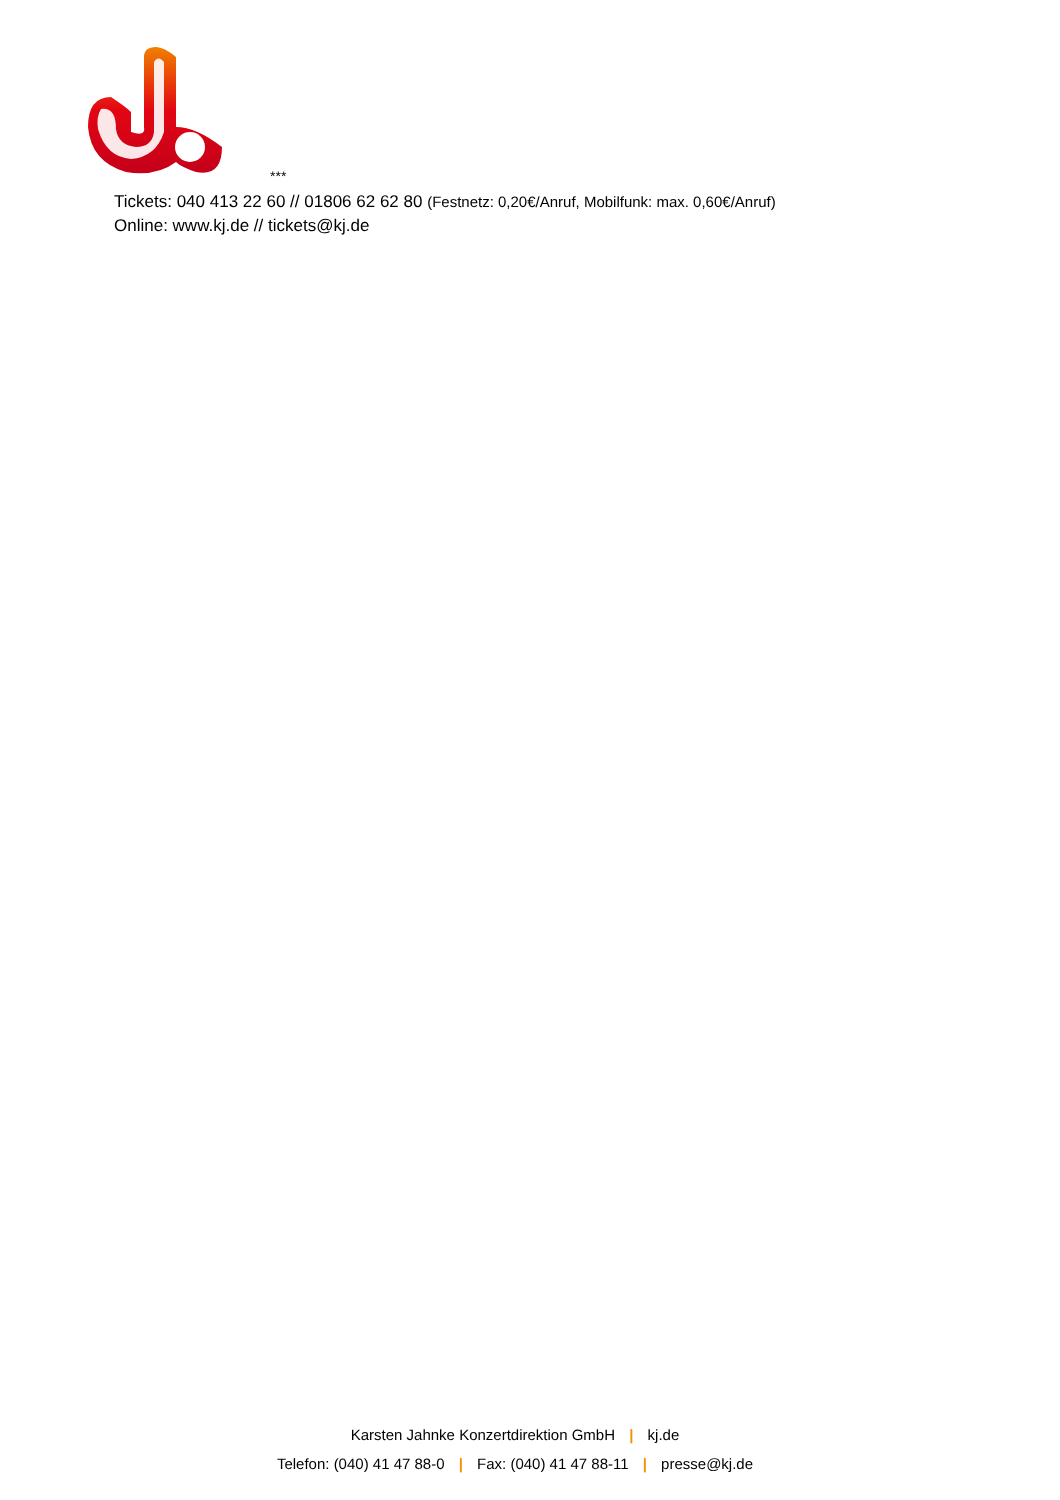***
Tickets: 040 413 22 60 // 01806 62 62 80 (Festnetz: 0,20€/Anruf, Mobilfunk: max. 0,60€/Anruf)
Online: www.kj.de // tickets@kj.de
Karsten Jahnke Konzertdirektion GmbH | kj.de
Telefon: (040) 41 47 88-0 | Fax: (040) 41 47 88-11 | presse@kj.de